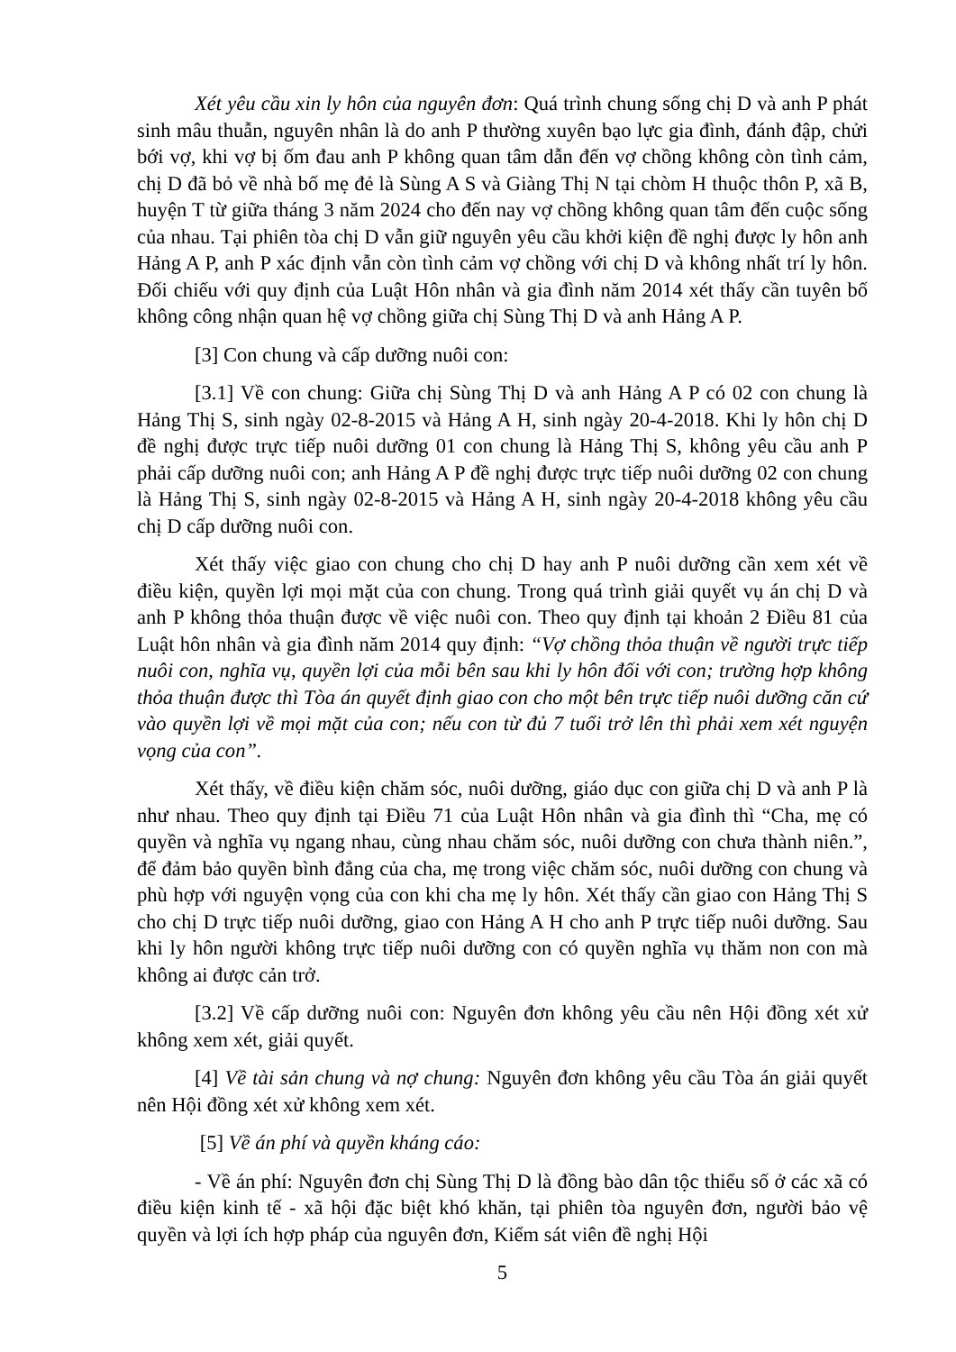Xét yêu cầu xin ly hôn của nguyên đơn: Quá trình chung sống chị D và anh P phát sinh mâu thuẫn, nguyên nhân là do anh P thường xuyên bạo lực gia đình, đánh đập, chửi bới vợ, khi vợ bị ốm đau anh P không quan tâm dẫn đến vợ chồng không còn tình cảm, chị D đã bỏ về nhà bố mẹ đẻ là Sùng A S và Giàng Thị N tại chòm H thuộc thôn P, xã B, huyện T từ giữa tháng 3 năm 2024 cho đến nay vợ chồng không quan tâm đến cuộc sống của nhau. Tại phiên tòa chị D vẫn giữ nguyên yêu cầu khởi kiện đề nghị được ly hôn anh Hảng A P, anh P xác định vẫn còn tình cảm vợ chồng với chị D và không nhất trí ly hôn. Đối chiếu với quy định của Luật Hôn nhân và gia đình năm 2014 xét thấy cần tuyên bố không công nhận quan hệ vợ chồng giữa chị Sùng Thị D và anh Hảng A P.
[3] Con chung và cấp dưỡng nuôi con:
[3.1] Về con chung: Giữa chị Sùng Thị D và anh Hảng A P có 02 con chung là Hảng Thị S, sinh ngày 02-8-2015 và Hảng A H, sinh ngày 20-4-2018. Khi ly hôn chị D đề nghị được trực tiếp nuôi dưỡng 01 con chung là Hảng Thị S, không yêu cầu anh P phải cấp dưỡng nuôi con; anh Hảng A P đề nghị được trực tiếp nuôi dưỡng 02 con chung là Hảng Thị S, sinh ngày 02-8-2015 và Hảng A H, sinh ngày 20-4-2018 không yêu cầu chị D cấp dưỡng nuôi con.
Xét thấy việc giao con chung cho chị D hay anh P nuôi dưỡng cần xem xét về điều kiện, quyền lợi mọi mặt của con chung. Trong quá trình giải quyết vụ án chị D và anh P không thỏa thuận được về việc nuôi con. Theo quy định tại khoản 2 Điều 81 của Luật hôn nhân và gia đình năm 2014 quy định: “Vợ chồng thỏa thuận về người trực tiếp nuôi con, nghĩa vụ, quyền lợi của mỗi bên sau khi ly hôn đối với con; trường hợp không thỏa thuận được thì Tòa án quyết định giao con cho một bên trực tiếp nuôi dưỡng căn cứ vào quyền lợi về mọi mặt của con; nếu con từ đủ 7 tuổi trở lên thì phải xem xét nguyện vọng của con”.
Xét thấy, về điều kiện chăm sóc, nuôi dưỡng, giáo dục con giữa chị D và anh P là như nhau. Theo quy định tại Điều 71 của Luật Hôn nhân và gia đình thì “Cha, mẹ có quyền và nghĩa vụ ngang nhau, cùng nhau chăm sóc, nuôi dưỡng con chưa thành niên.”, để đảm bảo quyền bình đẳng của cha, mẹ trong việc chăm sóc, nuôi dưỡng con chung và phù hợp với nguyện vọng của con khi cha mẹ ly hôn. Xét thấy cần giao con Hảng Thị S cho chị D trực tiếp nuôi dưỡng, giao con Hảng A H cho anh P trực tiếp nuôi dưỡng. Sau khi ly hôn người không trực tiếp nuôi dưỡng con có quyền nghĩa vụ thăm non con mà không ai được cản trở.
[3.2] Về cấp dưỡng nuôi con: Nguyên đơn không yêu cầu nên Hội đồng xét xử không xem xét, giải quyết.
[4] Về tài sản chung và nợ chung: Nguyên đơn không yêu cầu Tòa án giải quyết nên Hội đồng xét xử không xem xét.
[5] Về án phí và quyền kháng cáo:
- Về án phí: Nguyên đơn chị Sùng Thị D là đồng bào dân tộc thiểu số ở các xã có điều kiện kinh tế - xã hội đặc biệt khó khăn, tại phiên tòa nguyên đơn, người bảo vệ quyền và lợi ích hợp pháp của nguyên đơn, Kiểm sát viên đề nghị Hội
5